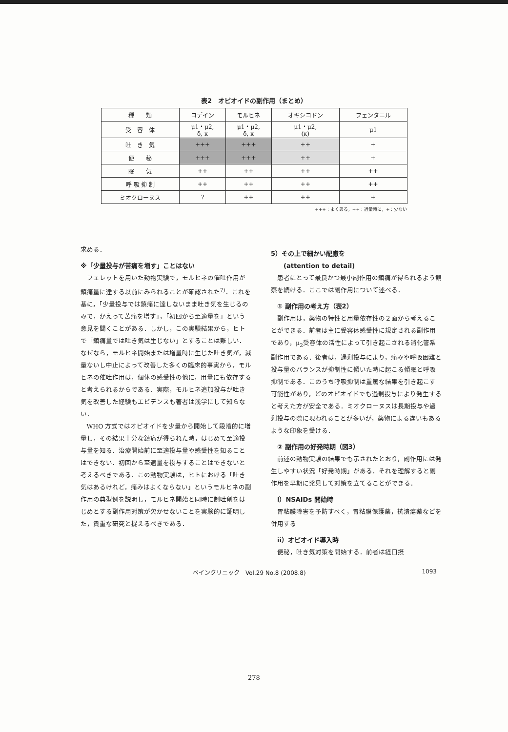表2　オピオイドの副作用（まとめ）
| 種 類 | コデイン | モルヒネ | オキシコドン | フェンタニル |
| --- | --- | --- | --- | --- |
| 受 容 体 | μ1・μ2, δ, κ | μ1・μ2, δ, κ | μ1・μ2, (κ) | μ1 |
| 吐 き 気 | +++ | +++ | ++ | + |
| 便 秘 | +++ | +++ | ++ | + |
| 眠 気 | ++ | ++ | ++ | ++ |
| 呼 吸 抑 制 | ++ | ++ | ++ | ++ |
| ミオクローヌス | ? | ++ | ++ | + |
+++：よくある，++：過量時に，+：少ない
求める．
※「少量投与が苦痛を増す」ことはない
フェレットを用いた動物実験で，モルヒネの催吐作用が鎮痛量に達する以前にみられることが確認された<sup>7)</sup>．これを基に，「少量投与では鎮痛に達しないまま吐き気を生じるのみで，かえって苦痛を増す」，「初回から至適量を」という意見を聞くことがある．しかし，この実験結果から，ヒトで「鎮痛量では吐き気は生じない」とすることは難しい．なぜなら，モルヒネ開始または増量時に生じた吐き気が，減量ないし中止によって改善した多くの臨床的事実から，モルヒネの催吐作用は，個体の感受性の他に，用量にも依存すると考えられるからである．実際，モルヒネ追加投与が吐き気を改善した経験もエビデンスも著者は浅学にして知らない．
WHO 方式ではオピオイドを少量から開始して段階的に増量し，その結果十分な鎮痛が得られた時，はじめて至適投与量を知る．治療開始前に至適投与量や感受性を知ることはできない．初回から至適量を投与することはできないと考えるべきである．この動物実験は，ヒトにおける「吐き気はあるけれど，痛みはよくならない」というモルヒネの副作用の典型例を説明し，モルヒネ開始と同時に制吐剤をはじめとする副作用対策が欠かせないことを実験的に証明した，貴重な研究と捉えるべきである．
5）その上で細かい配慮を
　　(attention to detail)
患者にとって最良かつ最小副作用の鎮痛が得られるよう観察を続ける．ここでは副作用について述べる．
　① 副作用の考え方（表2）
副作用は，薬物の特性と用量依存性の２面から考えることができる．前者は主に受容体感受性に規定される副作用であり，μ<sub>2</sub>受容体の活性によって引き起こされる消化管系副作用である．後者は，過剰投与により，痛みや呼吸困難と投与量のバランスが抑制性に傾いた時に起こる傾眠と呼吸抑制である．このうち呼吸抑制は重篤な結果を引き起こす可能性があり，どのオピオイドでも過剰投与により発生すると考えた方が安全である．ミオクローヌスは長期投与や過剰投与の際に現われることが多いが，薬物による違いもあるような印象を受ける．
　② 副作用の好発時期（図3）
前述の動物実験の結果でも示されたとおり，副作用には発生しやすい状況「好発時期」がある．それを理解すると副作用を早期に発見して対策を立てることができる．
　i）NSAIDs 開始時
胃粘膜障害を予防すべく，胃粘膜保護薬，抗潰瘍薬などを併用する
　ii）オピオイド導入時
便秘，吐き気対策を開始する．前者は経口摂
ペインクリニック　Vol.29 No.8 (2008.8) 1093
278